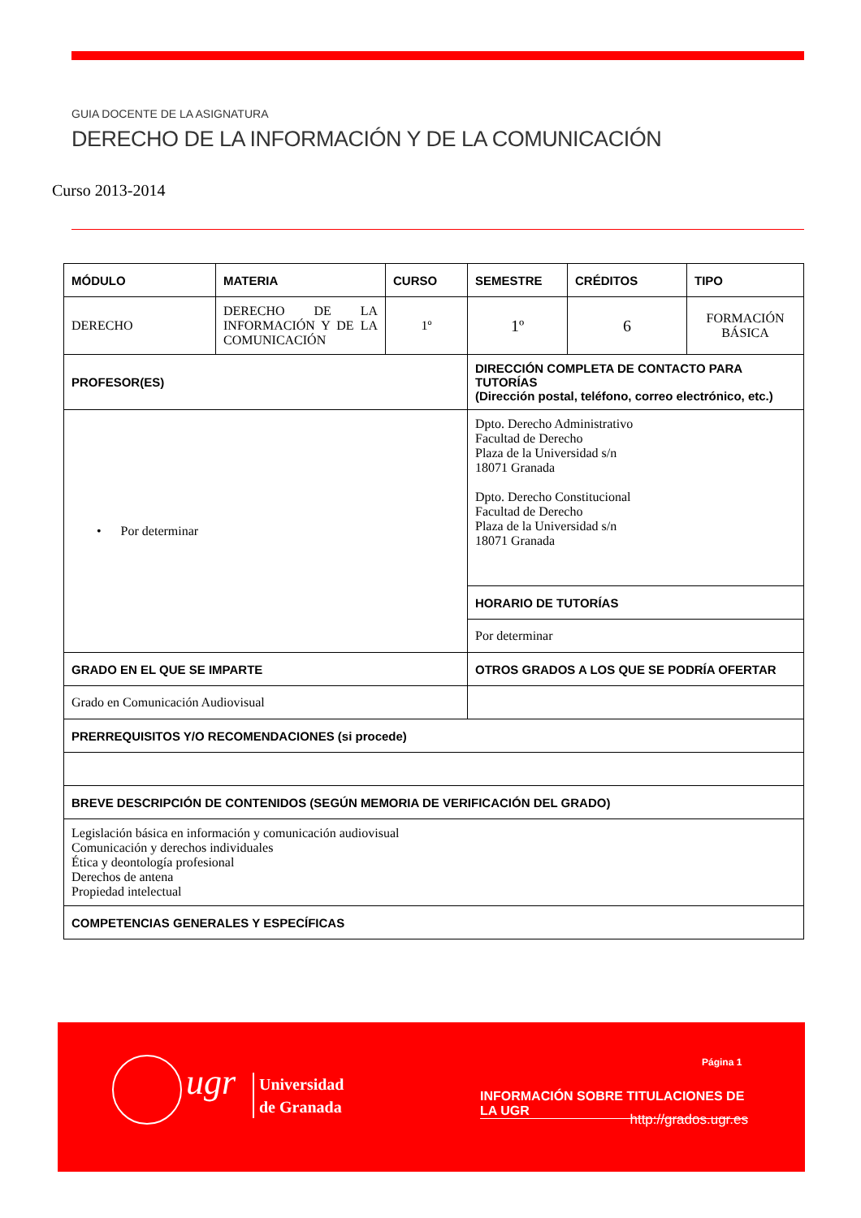GUIA DOCENTE DE LA ASIGNATURA
DERECHO DE LA INFORMACIÓN Y DE LA COMUNICACIÓN
Curso 2013-2014
| MÓDULO | MATERIA | CURSO | SEMESTRE | CRÉDITOS | TIPO |
| --- | --- | --- | --- | --- | --- |
| DERECHO | DERECHO DE LA INFORMACIÓN Y DE LA COMUNICACIÓN | 1º | 1º | 6 | FORMACIÓN BÁSICA |
| PROFESOR(ES) | | | DIRECCIÓN COMPLETA DE CONTACTO PARA TUTORÍAS (Dirección postal, teléfono, correo electrónico, etc.) | | |
| • Por determinar | | | Dpto. Derecho Administrativo Facultad de Derecho Plaza de la Universidad s/n 18071 Granada Dpto. Derecho Constitucional Facultad de Derecho Plaza de la Universidad s/n 18071 Granada | | |
| | | | HORARIO DE TUTORÍAS | | |
| | | | Por determinar | | |
| GRADO EN EL QUE SE IMPARTE | | | OTROS GRADOS A LOS QUE SE PODRÍA OFERTAR | | |
| Grado en Comunicación Audiovisual | | | | | |
| PRERREQUISITOS Y/O RECOMENDACIONES (si procede) | | | | | |
| BREVE DESCRIPCIÓN DE CONTENIDOS (SEGÚN MEMORIA DE VERIFICACIÓN DEL GRADO) | | | | | |
| Legislación básica en información y comunicación audiovisual Comunicación y derechos individuales Ética y deontología profesional Derechos de antena Propiedad intelectual | | | | | |
| COMPETENCIAS GENERALES Y ESPECÍFICAS | | | | | |
ugr
Universidad
de Granada
Página 1
INFORMACIÓN SOBRE TITULACIONES DE LA UGR
http://grados.ugr.es